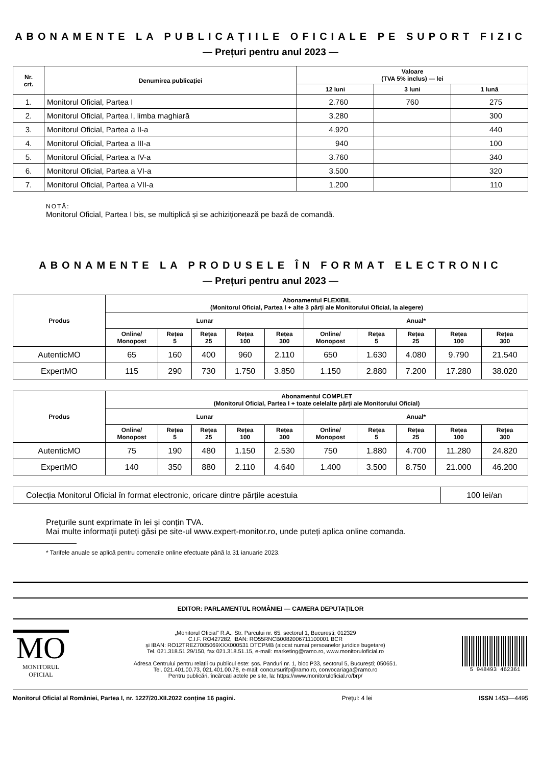ABONAMENTE LA PUBLICAȚIILE OFICIALE PE SUPORT FIZIC
— Prețuri pentru anul 2023 —
| Nr. crt. | Denumirea publicației | Valoare (TVA 5% inclus) — lei | | |
| --- | --- | --- | --- | --- |
| | | 12 luni | 3 luni | 1 lună |
| 1. | Monitorul Oficial, Partea I | 2.760 | 760 | 275 |
| 2. | Monitorul Oficial, Partea I, limba maghiară | 3.280 | | 300 |
| 3. | Monitorul Oficial, Partea a II-a | 4.920 | | 440 |
| 4. | Monitorul Oficial, Partea a III-a | 940 | | 100 |
| 5. | Monitorul Oficial, Partea a IV-a | 3.760 | | 340 |
| 6. | Monitorul Oficial, Partea a VI-a | 3.500 | | 320 |
| 7. | Monitorul Oficial, Partea a VII-a | 1.200 | | 110 |
NOTĂ:
Monitorul Oficial, Partea I bis, se multiplică și se achiziționează pe bază de comandă.
ABONAMENTE LA PRODUSELE ÎN FORMAT ELECTRONIC
— Prețuri pentru anul 2023 —
| Produs | Abonamentul FLEXIBIL (Monitorul Oficial, Partea I + alte 3 părți ale Monitorului Oficial, la alegere) | | | | | | | | | |
| --- | --- | --- | --- | --- | --- | --- | --- | --- | --- | --- |
| | Lunar | | | | | Anual* | | | | |
| | Online/ Monopost | Rețea 5 | Rețea 25 | Rețea 100 | Rețea 300 | Online/ Monopost | Rețea 5 | Rețea 25 | Rețea 100 | Rețea 300 |
| AutenticMO | 65 | 160 | 400 | 960 | 2.110 | 650 | 1.630 | 4.080 | 9.790 | 21.540 |
| ExpertMO | 115 | 290 | 730 | 1.750 | 3.850 | 1.150 | 2.880 | 7.200 | 17.280 | 38.020 |
| Produs | Abonamentul COMPLET (Monitorul Oficial, Partea I + toate celelalte părți ale Monitorului Oficial) | | | | | | | | | |
| --- | --- | --- | --- | --- | --- | --- | --- | --- | --- | --- |
| | Lunar | | | | | Anual* | | | | |
| | Online/ Monopost | Rețea 5 | Rețea 25 | Rețea 100 | Rețea 300 | Online/ Monopost | Rețea 5 | Rețea 25 | Rețea 100 | Rețea 300 |
| AutenticMO | 75 | 190 | 480 | 1.150 | 2.530 | 750 | 1.880 | 4.700 | 11.280 | 24.820 |
| ExpertMO | 140 | 350 | 880 | 2.110 | 4.640 | 1.400 | 3.500 | 8.750 | 21.000 | 46.200 |
| Colecția Monitorul Oficial în format electronic, oricare dintre părțile acestuia | 100 lei/an |
Prețurile sunt exprimate în lei și conțin TVA.
Mai multe informații puteți găsi pe site-ul www.expert-monitor.ro, unde puteți aplica online comanda.
* Tarifele anuale se aplică pentru comenzile online efectuate până la 31 ianuarie 2023.
EDITOR: PARLAMENTUL ROMÂNIEI — CAMERA DEPUTAȚILOR
MO
MONITORUL
OFICIAL
„Monitorul Oficial” R.A., Str. Parcului nr. 65, sectorul 1, București; 012329
C.I.F. RO427282, IBAN: RO55RNCB0082006711100001 BCR
și IBAN: RO12TREZ7005069XXX000531 DTCPMB (alocat numai persoanelor juridice bugetare)
Tel. 021.318.51.29/150, fax 021.318.51.15, e-mail: marketing@ramo.ro, www.monitoruloficial.ro
Adresa Centrului pentru relații cu publicul este: șos. Panduri nr. 1, bloc P33, sectorul 5, București; 050651.
Tel. 021.401.00.73, 021.401.00.78, e-mail: concursurifp@ramo.ro, convocariaga@ramo.ro
Pentru publicări, încărcați actele pe site, la: https://www.monitoruloficial.ro/brp/
5 948493 462361
Monitorul Oficial al României, Partea I, nr. 1227/20.XII.2022 conține 16 pagini. Prețul: 4 lei ISSN 1453—4495